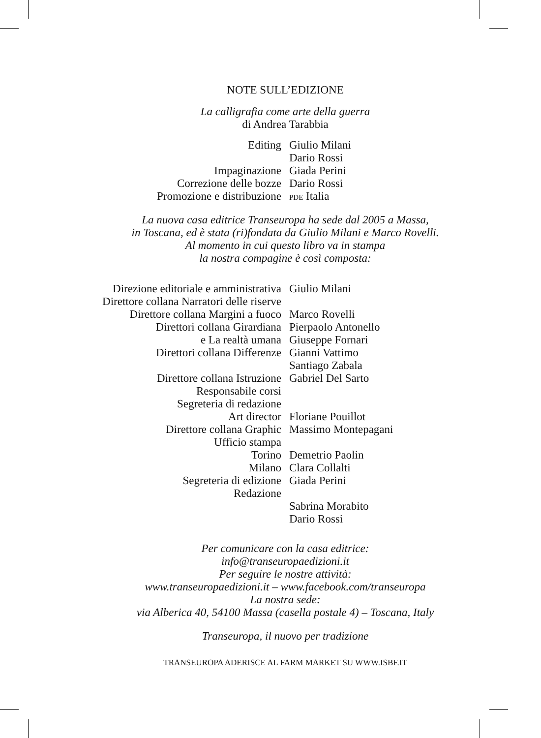NOTE SULL’EDIZIONE
La calligrafia come arte della guerra
di Andrea Tarabbia
| Editing | Giulio Milani Dario Rossi |
| Impaginazione | Giada Perini |
| Correzione delle bozze | Dario Rossi |
| Promozione e distribuzione | PDE Italia |
La nuova casa editrice Transeuropa ha sede dal 2005 a Massa,
in Toscana, ed è stata (ri)fondata da Giulio Milani e Marco Rovelli.
Al momento in cui questo libro va in stampa
la nostra compagine è così composta:
| Direzione editoriale e amministrativa | Giulio Milani |
| Direttore collana Narratori delle riserve | |
| Direttore collana Margini a fuoco | Marco Rovelli |
| Direttori collana Girardiana e La realtà umana | Pierpaolo Antonello Giuseppe Fornari |
| Direttori collana Differenze | Gianni Vattimo Santiago Zabala |
| Direttore collana Istruzione | Gabriel Del Sarto |
| Responsabile corsi | |
| Segreteria di redazione | |
| Art director | Floriane Pouillot |
| Direttore collana Graphic | Massimo Montepagani |
| Ufficio stampa | |
| Torino | Demetrio Paolin |
| Milano | Clara Collalti |
| Segreteria di edizione | Giada Perini |
| Redazione | |
| | Sabrina Morabito Dario Rossi |
Per comunicare con la casa editrice:
info@transeuropaedizioni.it
Per seguire le nostre attività:
www.transeuropaedizioni.it – www.facebook.com/transeuropa
La nostra sede:
via Alberica 40, 54100 Massa (casella postale 4) – Toscana, Italy
Transeuropa, il nuovo per tradizione
TRANSEUROPA ADERISCE AL FARM MARKET SU WWW.ISBF.IT